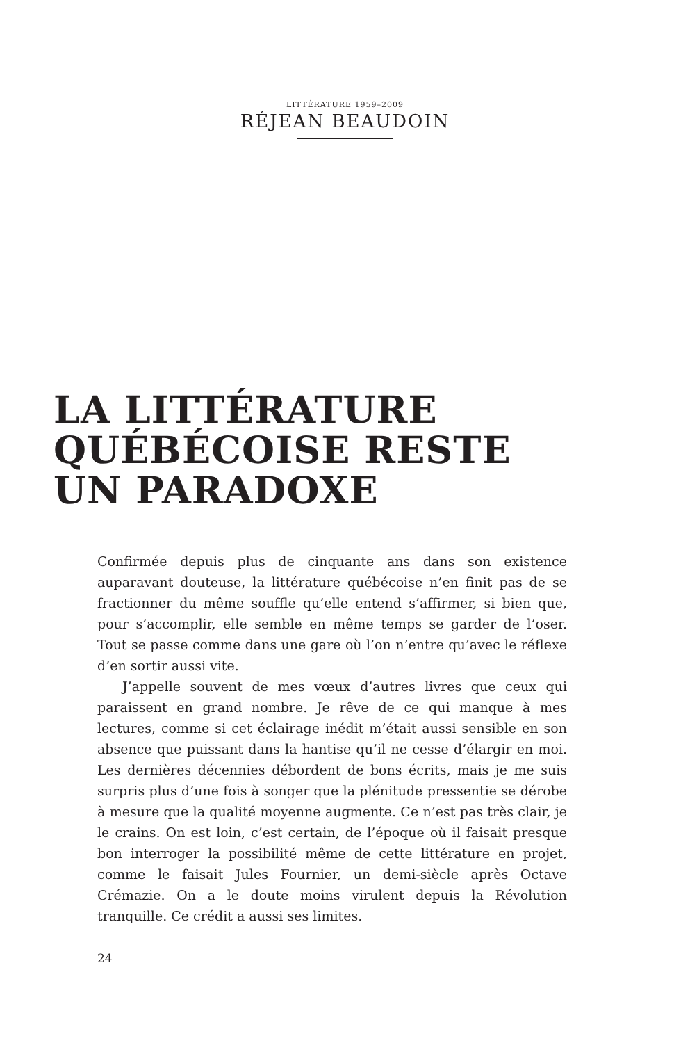LITTÉRATURE 1959–2009
RÉJEAN BEAUDOIN
LA LITTÉRATURE
QUÉBÉCOISE RESTE
UN PARADOXE
Confirmée depuis plus de cinquante ans dans son existence auparavant douteuse, la littérature québécoise n’en finit pas de se fractionner du même souffle qu’elle entend s’affirmer, si bien que, pour s’accomplir, elle semble en même temps se garder de l’oser. Tout se passe comme dans une gare où l’on n’entre qu’avec le réflexe d’en sortir aussi vite.
J’appelle souvent de mes vœux d’autres livres que ceux qui paraissent en grand nombre. Je rêve de ce qui manque à mes lectures, comme si cet éclairage inédit m’était aussi sensible en son absence que puissant dans la hantise qu’il ne cesse d’élargir en moi. Les dernières décennies débordent de bons écrits, mais je me suis surpris plus d’une fois à songer que la plénitude pressentie se dérobe à mesure que la qualité moyenne augmente. Ce n’est pas très clair, je le crains. On est loin, c’est certain, de l’époque où il faisait presque bon interroger la possibilité même de cette littérature en projet, comme le faisait Jules Fournier, un demi-siècle après Octave Crémazie. On a le doute moins virulent depuis la Révolution tranquille. Ce crédit a aussi ses limites.
24